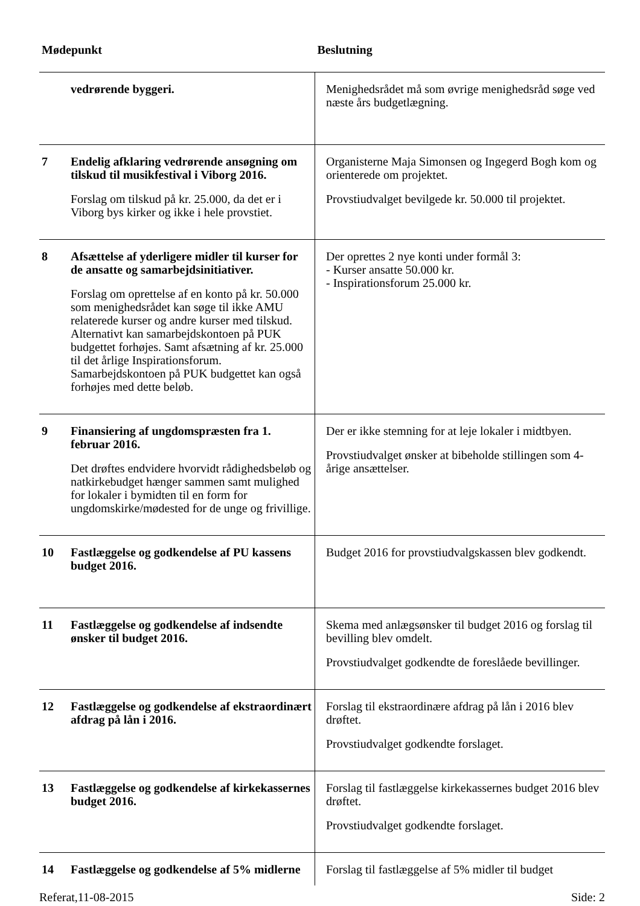| Mødepunkt | | Beslutning |
| --- | --- | --- |
| | vedrørende byggeri. | Menighedsrådet må som øvrige menighedsråd søge ved næste års budgetlægning. |
| 7 | Endelig afklaring vedrørende ansøgning om tilskud til musikfestival i Viborg 2016. Forslag om tilskud på kr. 25.000, da det er i Viborg bys kirker og ikke i hele provstiet. | Organisterne Maja Simonsen og Ingegerd Bogh kom og orienterede om projektet. Provstiudvalget bevilgede kr. 50.000 til projektet. |
| 8 | Afsættelse af yderligere midler til kurser for de ansatte og samarbejdsinitiativer. Forslag om oprettelse af en konto på kr. 50.000 som menighedsrådet kan søge til ikke AMU relaterede kurser og andre kurser med tilskud. Alternativt kan samarbejdskontoen på PUK budgettet forhøjes. Samt afsætning af kr. 25.000 til det årlige Inspirationsforum. Samarbejdskontoen på PUK budgettet kan også forhøjes med dette beløb. | Der oprettes 2 nye konti under formål 3: - Kurser ansatte 50.000 kr. - Inspirationsforum 25.000 kr. |
| 9 | Finansiering af ungdomspræsten fra 1. februar 2016. Det drøftes endvidere hvorvidt rådighedsbeløb og natkirkebudget hænger sammen samt mulighed for lokaler i bymidten til en form for ungdomskirke/mødested for de unge og frivillige. | Der er ikke stemning for at leje lokaler i midtbyen. Provstiudvalget ønsker at bibeholde stillingen som 4-årige ansættelser. |
| 10 | Fastlæggelse og godkendelse af PU kassens budget 2016. | Budget 2016 for provstiudvalgskassen blev godkendt. |
| 11 | Fastlæggelse og godkendelse af indsendte ønsker til budget 2016. | Skema med anlægsønsker til budget 2016 og forslag til bevilling blev omdelt. Provstiudvalget godkendte de foreslåede bevillinger. |
| 12 | Fastlæggelse og godkendelse af ekstraordinært afdrag på lån i 2016. | Forslag til ekstraordinære afdrag på lån i 2016 blev drøftet. Provstiudvalget godkendte forslaget. |
| 13 | Fastlæggelse og godkendelse af kirkekassernes budget 2016. | Forslag til fastlæggelse kirkekassernes budget 2016 blev drøftet. Provstiudvalget godkendte forslaget. |
| 14 | Fastlæggelse og godkendelse af 5% midlerne | Forslag til fastlæggelse af 5% midler til budget |
Referat,11-08-2015 Side: 2